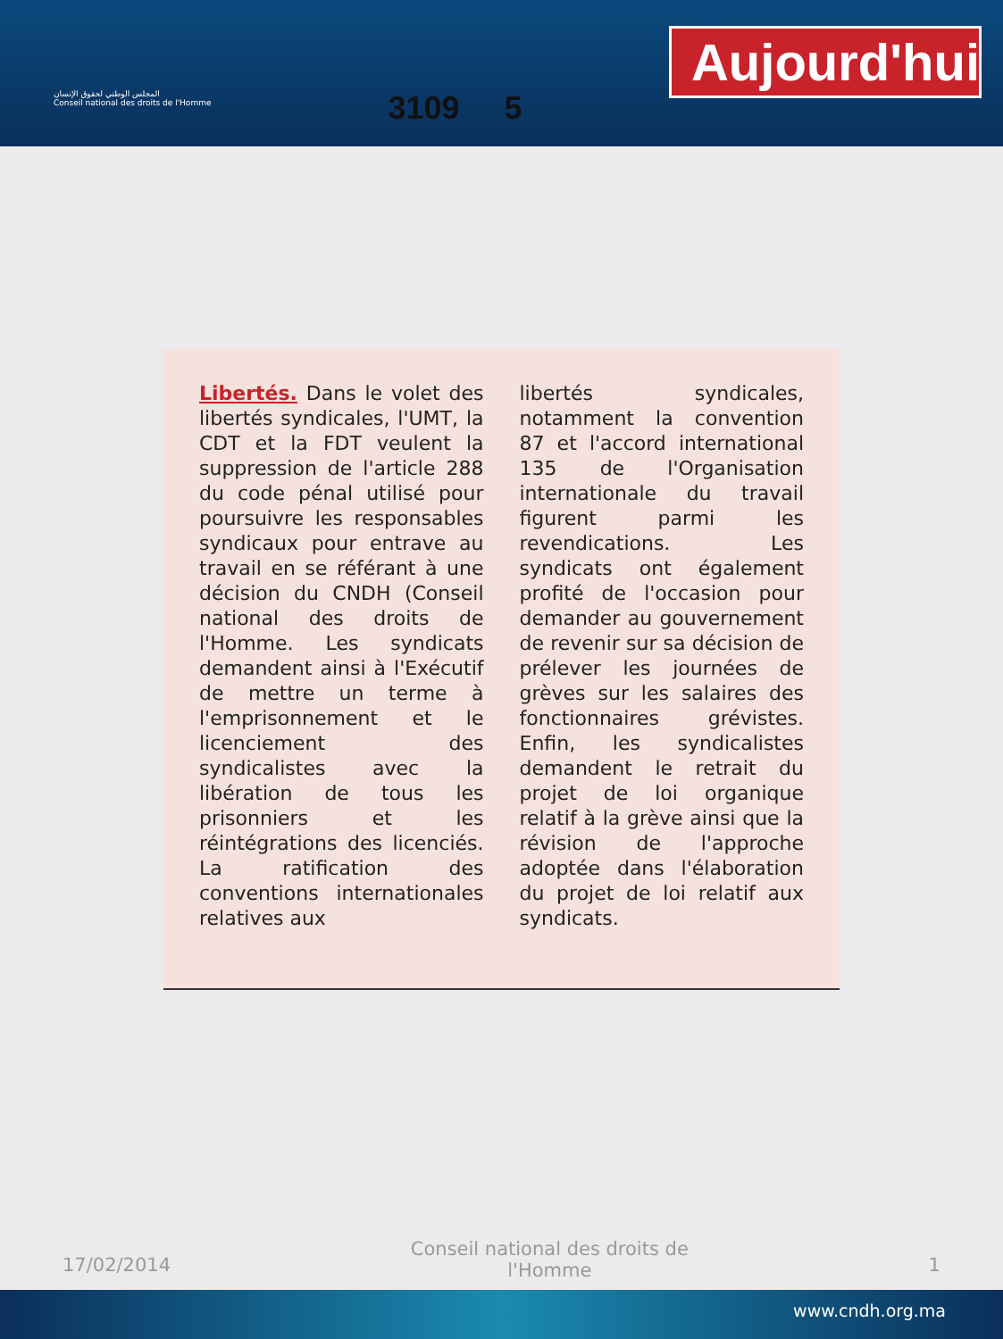المجلس الوطني لحقوق الإنسان
Conseil national des droits de l'Homme
3109 5
Aujourd'hui
Libertés. Dans le volet des libertés syndicales, l'UMT, la CDT et la FDT veulent la suppression de l'article 288 du code pénal utilisé pour poursuivre les responsables syndicaux pour entrave au travail en se référant à une décision du CNDH (Conseil national des droits de l'Homme. Les syndicats demandent ainsi à l'Exécutif de mettre un terme à l'emprisonnement et le licenciement des syndicalistes avec la libération de tous les prisonniers et les réintégrations des licenciés. La ratification des conventions internationales relatives aux
libertés syndicales, notamment la convention 87 et l'accord international 135 de l'Organisation internationale du travail figurent parmi les revendications. Les syndicats ont également profité de l'occasion pour demander au gouvernement de revenir sur sa décision de prélever les journées de grèves sur les salaires des fonctionnaires grévistes. Enfin, les syndicalistes demandent le retrait du projet de loi organique relatif à la grève ainsi que la révision de l'approche adoptée dans l'élaboration du projet de loi relatif aux syndicats.
17/02/2014 Conseil national des droits de
l'Homme 1
www.cndh.org.ma